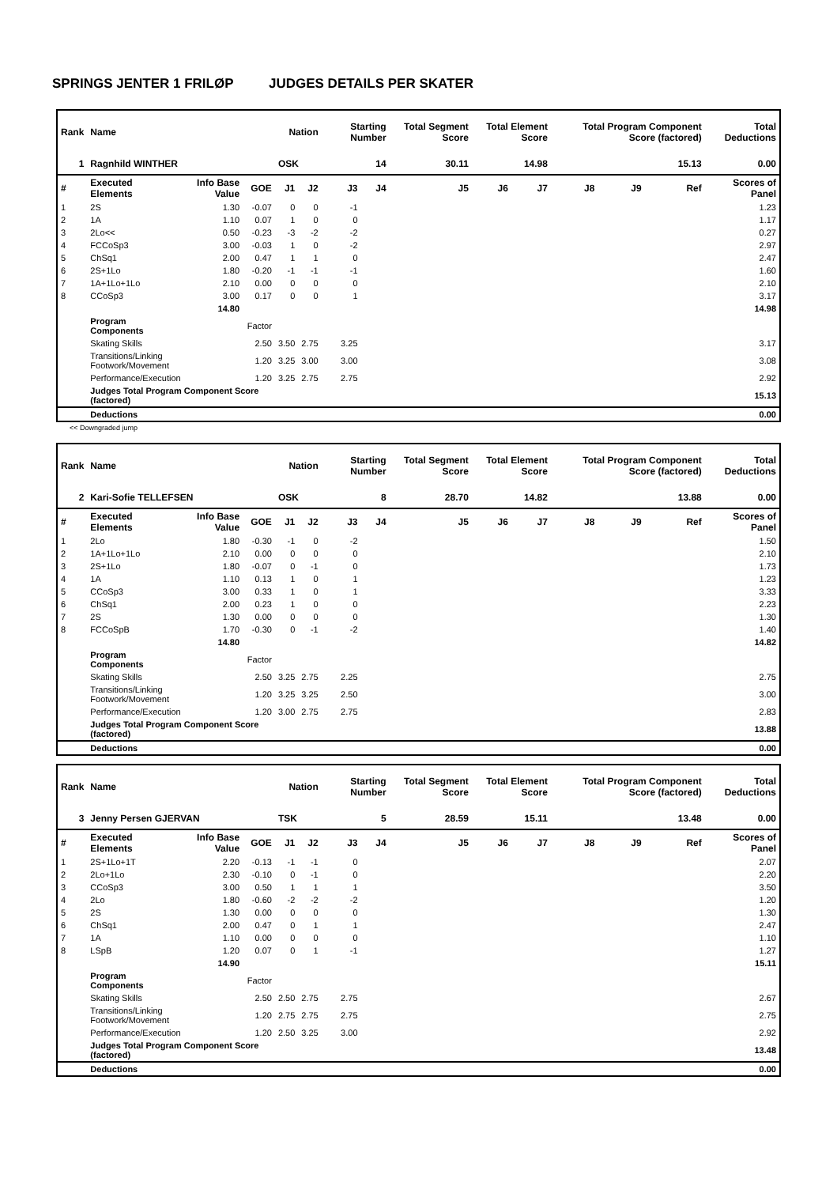SPRINGS JENTER 1 FRILØP JUDGES DETAILS PER SKATER
| Rank | Name | | | Nation | | Starting Number | | Total Segment Score | Total Element Score | | Total Program Component Score (factored) | | | Total Deductions |
| --- | --- | --- | --- | --- | --- | --- | --- | --- | --- | --- | --- | --- | --- | --- |
| 1 | Ragnhild WINTHER | | | OSK | | 14 | | 30.11 | 14.98 | | 15.13 | | | 0.00 |
| # | Executed Elements | Info Base Value | GOE | J1 | J2 | J3 | J4 | J5 | J6 | J7 | J8 | J9 | Ref | Scores of Panel |
| 1 | 2S | 1.30 | -0.07 | 0 | 0 | -1 | | | | | | | | 1.23 |
| 2 | 1A | 1.10 | 0.07 | 1 | 0 | 0 | | | | | | | | 1.17 |
| 3 | 2Lo<< | 0.50 | -0.23 | -3 | -2 | -2 | | | | | | | | 0.27 |
| 4 | FCCoSp3 | 3.00 | -0.03 | 1 | 0 | -2 | | | | | | | | 2.97 |
| 5 | ChSq1 | 2.00 | 0.47 | 1 | 1 | 0 | | | | | | | | 2.47 |
| 6 | 2S+1Lo | 1.80 | -0.20 | -1 | -1 | -1 | | | | | | | | 1.60 |
| 7 | 1A+1Lo+1Lo | 2.10 | 0.00 | 0 | 0 | 0 | | | | | | | | 2.10 |
| 8 | CCoSp3 | 3.00 | 0.17 | 0 | 0 | 1 | | | | | | | | 3.17 |
| | | 14.80 | | | | | | | | | | | | 14.98 |
| | Program Components | | Factor | | | | | | | | | | | |
| | Skating Skills | | 2.50 | 3.50 | 2.75 | 3.25 | | | | | | | | 3.17 |
| | Transitions/Linking Footwork/Movement | | 1.20 | 3.25 | 3.00 | 3.00 | | | | | | | | 3.08 |
| | Performance/Execution | | 1.20 | 3.25 | 2.75 | 2.75 | | | | | | | | 2.92 |
| | Judges Total Program Component Score (factored) | | | | | | | | | | | | | 15.13 |
| | Deductions | | | | | | | | | | | | | 0.00 |
<< Downgraded jump
| Rank | Name | | | Nation | | Starting Number | | Total Segment Score | Total Element Score | | Total Program Component Score (factored) | | | Total Deductions |
| --- | --- | --- | --- | --- | --- | --- | --- | --- | --- | --- | --- | --- | --- | --- |
| 2 | Kari-Sofie TELLEFSEN | | | OSK | | 8 | | 28.70 | 14.82 | | 13.88 | | | 0.00 |
| # | Executed Elements | Info Base Value | GOE | J1 | J2 | J3 | J4 | J5 | J6 | J7 | J8 | J9 | Ref | Scores of Panel |
| 1 | 2Lo | 1.80 | -0.30 | -1 | 0 | -2 | | | | | | | | 1.50 |
| 2 | 1A+1Lo+1Lo | 2.10 | 0.00 | 0 | 0 | 0 | | | | | | | | 2.10 |
| 3 | 2S+1Lo | 1.80 | -0.07 | 0 | -1 | 0 | | | | | | | | 1.73 |
| 4 | 1A | 1.10 | 0.13 | 1 | 0 | 1 | | | | | | | | 1.23 |
| 5 | CCoSp3 | 3.00 | 0.33 | 1 | 0 | 1 | | | | | | | | 3.33 |
| 6 | ChSq1 | 2.00 | 0.23 | 1 | 0 | 0 | | | | | | | | 2.23 |
| 7 | 2S | 1.30 | 0.00 | 0 | 0 | 0 | | | | | | | | 1.30 |
| 8 | FCCoSpB | 1.70 | -0.30 | 0 | -1 | -2 | | | | | | | | 1.40 |
| | | 14.80 | | | | | | | | | | | | 14.82 |
| | Program Components | | Factor | | | | | | | | | | | |
| | Skating Skills | | 2.50 | 3.25 | 2.75 | 2.25 | | | | | | | | 2.75 |
| | Transitions/Linking Footwork/Movement | | 1.20 | 3.25 | 3.25 | 2.50 | | | | | | | | 3.00 |
| | Performance/Execution | | 1.20 | 3.00 | 2.75 | 2.75 | | | | | | | | 2.83 |
| | Judges Total Program Component Score (factored) | | | | | | | | | | | | | 13.88 |
| | Deductions | | | | | | | | | | | | | 0.00 |
| Rank | Name | | | Nation | | Starting Number | | Total Segment Score | Total Element Score | | Total Program Component Score (factored) | | | Total Deductions |
| --- | --- | --- | --- | --- | --- | --- | --- | --- | --- | --- | --- | --- | --- | --- |
| 3 | Jenny Persen GJERVAN | | | TSK | | 5 | | 28.59 | 15.11 | | 13.48 | | | 0.00 |
| # | Executed Elements | Info Base Value | GOE | J1 | J2 | J3 | J4 | J5 | J6 | J7 | J8 | J9 | Ref | Scores of Panel |
| 1 | 2S+1Lo+1T | 2.20 | -0.13 | -1 | -1 | 0 | | | | | | | | 2.07 |
| 2 | 2Lo+1Lo | 2.30 | -0.10 | 0 | -1 | 0 | | | | | | | | 2.20 |
| 3 | CCoSp3 | 3.00 | 0.50 | 1 | 1 | 1 | | | | | | | | 3.50 |
| 4 | 2Lo | 1.80 | -0.60 | -2 | -2 | -2 | | | | | | | | 1.20 |
| 5 | 2S | 1.30 | 0.00 | 0 | 0 | 0 | | | | | | | | 1.30 |
| 6 | ChSq1 | 2.00 | 0.47 | 0 | 1 | 1 | | | | | | | | 2.47 |
| 7 | 1A | 1.10 | 0.00 | 0 | 0 | 0 | | | | | | | | 1.10 |
| 8 | LSpB | 1.20 | 0.07 | 0 | 1 | -1 | | | | | | | | 1.27 |
| | | 14.90 | | | | | | | | | | | | 15.11 |
| | Program Components | | Factor | | | | | | | | | | | |
| | Skating Skills | | 2.50 | 2.50 | 2.75 | 2.75 | | | | | | | | 2.67 |
| | Transitions/Linking Footwork/Movement | | 1.20 | 2.75 | 2.75 | 2.75 | | | | | | | | 2.75 |
| | Performance/Execution | | 1.20 | 2.50 | 3.25 | 3.00 | | | | | | | | 2.92 |
| | Judges Total Program Component Score (factored) | | | | | | | | | | | | | 13.48 |
| | Deductions | | | | | | | | | | | | | 0.00 |